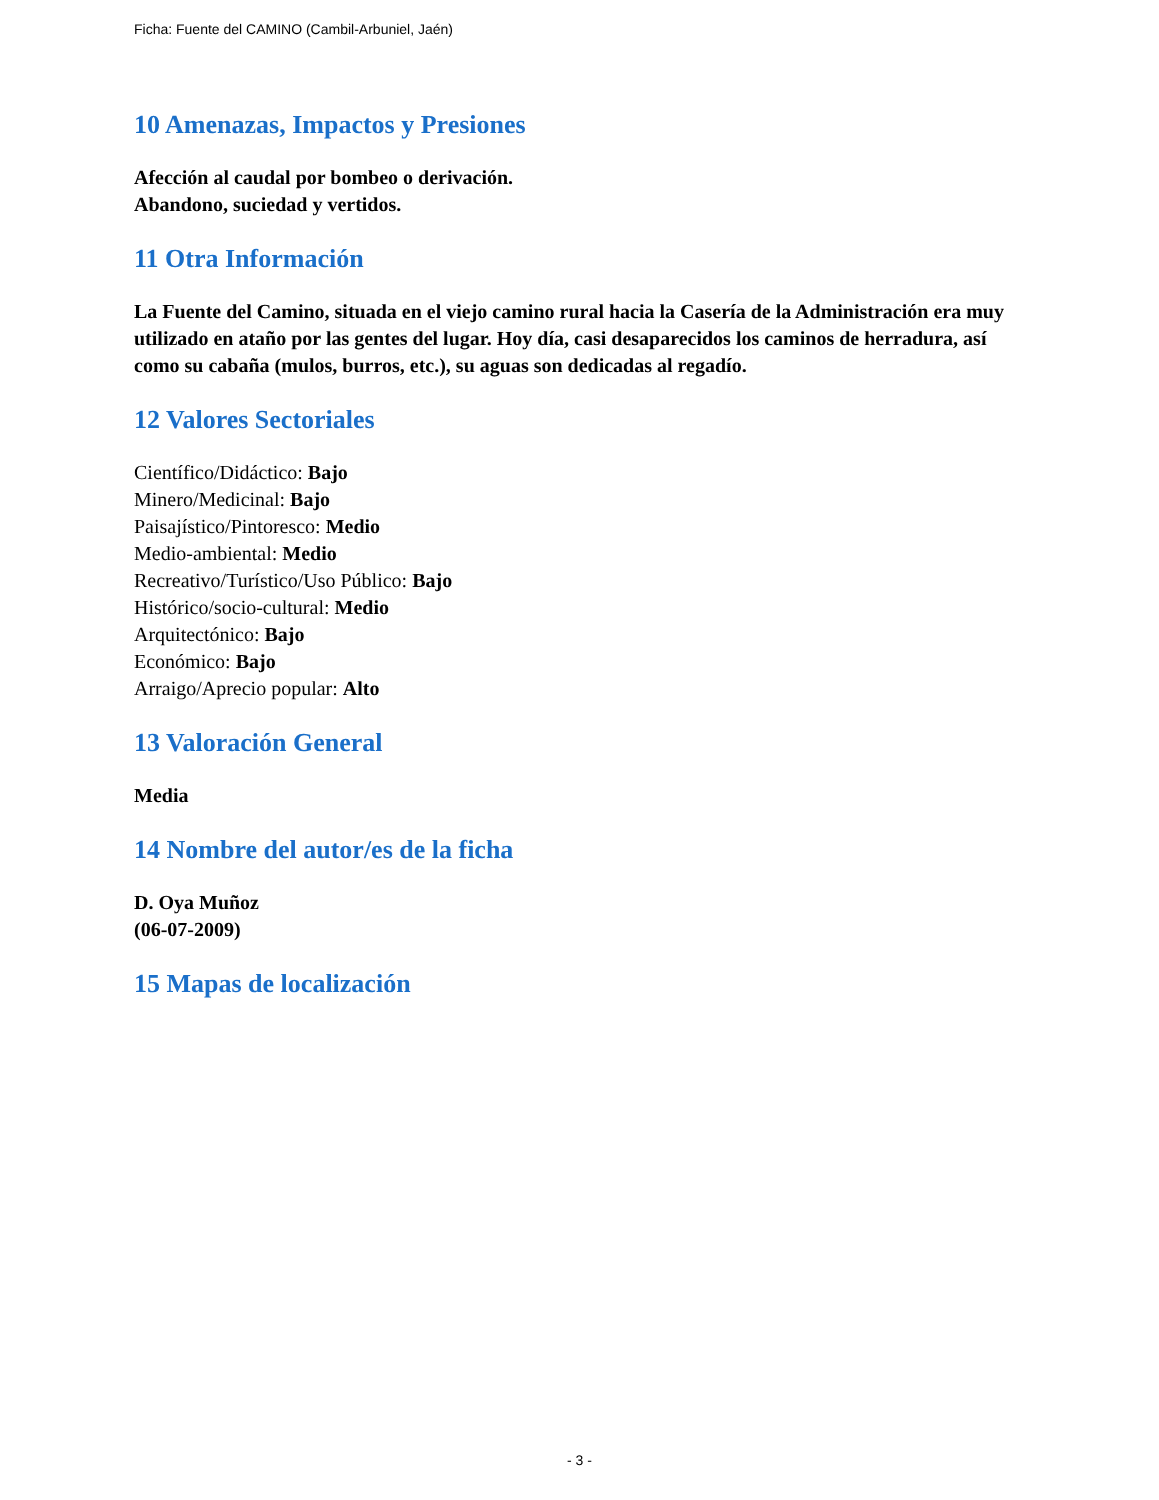Ficha: Fuente del CAMINO (Cambil-Arbuniel, Jaén)
10 Amenazas, Impactos y Presiones
Afección al caudal por bombeo o derivación.
Abandono, suciedad y vertidos.
11 Otra Información
La Fuente del Camino, situada en el viejo camino rural hacia la Casería de la Administración era muy utilizado en ataño por las gentes del lugar. Hoy día, casi desaparecidos los caminos de herradura, así como su cabaña (mulos, burros, etc.), su aguas son dedicadas al regadío.
12 Valores Sectoriales
Científico/Didáctico: Bajo
Minero/Medicinal: Bajo
Paisajístico/Pintoresco: Medio
Medio-ambiental: Medio
Recreativo/Turístico/Uso Público: Bajo
Histórico/socio-cultural: Medio
Arquitectónico: Bajo
Económico: Bajo
Arraigo/Aprecio popular: Alto
13 Valoración General
Media
14 Nombre del autor/es de la ficha
D. Oya Muñoz
(06-07-2009)
15 Mapas de localización
- 3 -